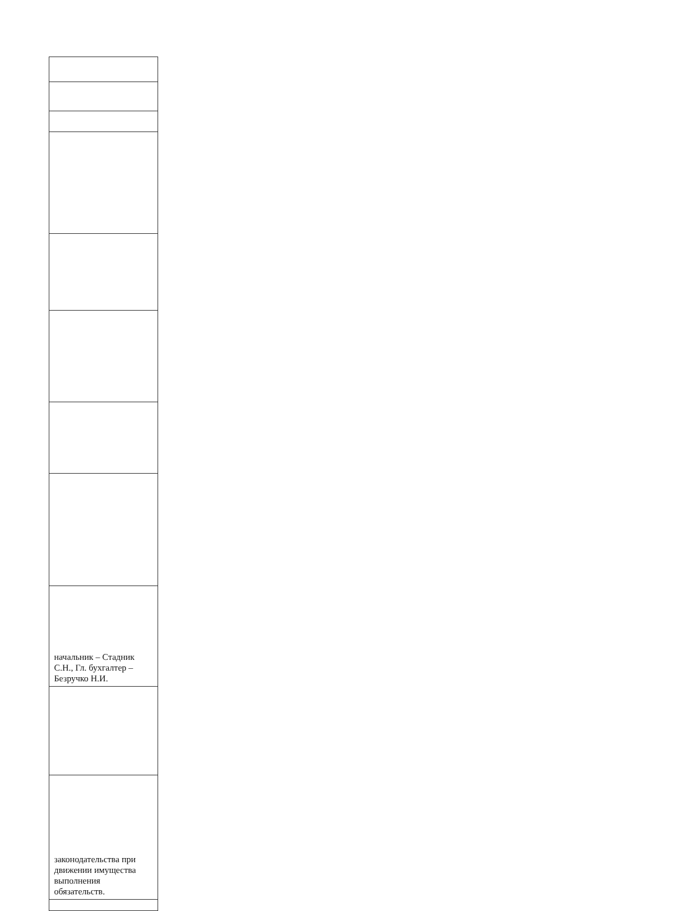| начальник – Стадник С.Н., Гл. бухгалтер – Безручко Н.И. |
| законодательства при движении имущества выполнения обязательств. |